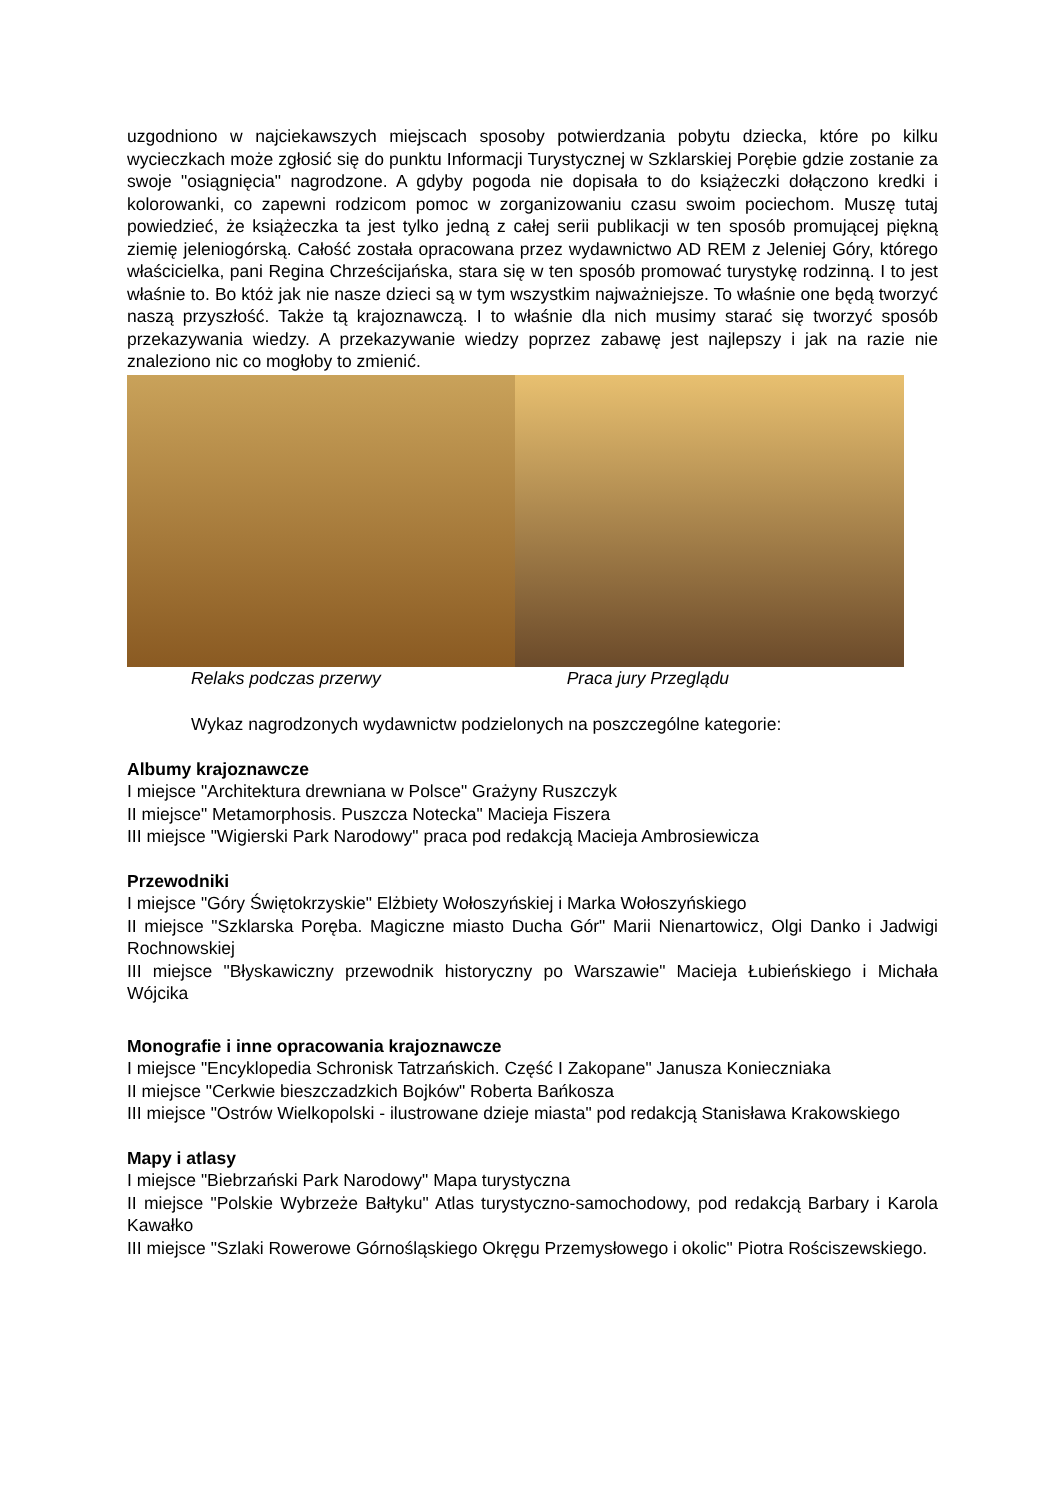uzgodniono w najciekawszych miejscach sposoby potwierdzania pobytu dziecka, które po kilku wycieczkach może zgłosić się do punktu Informacji Turystycznej w Szklarskiej Porębie gdzie zostanie za swoje "osiągnięcia" nagrodzone. A gdyby pogoda nie dopisała to do książeczki dołączono kredki i kolorowanki, co zapewni rodzicom pomoc w zorganizowaniu czasu swoim pociechom. Muszę tutaj powiedzieć, że książeczka ta jest tylko jedną z całej serii publikacji w ten sposób promującej piękną ziemię jeleniogórską. Całość została opracowana przez wydawnictwo AD REM z Jeleniej Góry, którego właścicielka, pani Regina Chrześcijańska, stara się w ten sposób promować turystykę rodzinną. I to jest właśnie to. Bo któż jak nie nasze dzieci są w tym wszystkim najważniejsze. To właśnie one będą tworzyć naszą przyszłość. Także tą krajoznawczą. I to właśnie dla nich musimy starać się tworzyć sposób przekazywania wiedzy. A przekazywanie wiedzy poprzez zabawę jest najlepszy i jak na razie nie znaleziono nic co mogłoby to zmienić.
Relaks podczas przerwy Praca jury Przeglądu
Wykaz nagrodzonych wydawnictw podzielonych na poszczególne kategorie:
Albumy krajoznawcze
I miejsce "Architektura drewniana w Polsce" Grażyny Ruszczyk
II miejsce" Metamorphosis. Puszcza Notecka" Macieja Fiszera
III miejsce "Wigierski Park Narodowy" praca pod redakcją Macieja Ambrosiewicza
Przewodniki
I miejsce "Góry Świętokrzyskie" Elżbiety Wołoszyńskiej i Marka Wołoszyńskiego
II miejsce "Szklarska Poręba. Magiczne miasto Ducha Gór" Marii Nienartowicz, Olgi Danko i Jadwigi Rochnowskiej
III miejsce "Błyskawiczny przewodnik historyczny po Warszawie" Macieja Łubieńskiego i Michała Wójcika
Monografie i inne opracowania krajoznawcze
I miejsce "Encyklopedia Schronisk Tatrzańskich. Część I Zakopane" Janusza Konieczniaka
II miejsce "Cerkwie bieszczadzkich Bojków" Roberta Bańkosza
III miejsce "Ostrów Wielkopolski - ilustrowane dzieje miasta" pod redakcją Stanisława Krakowskiego
Mapy i atlasy
I miejsce "Biebrzański Park Narodowy" Mapa turystyczna
II miejsce "Polskie Wybrzeże Bałtyku" Atlas turystyczno-samochodowy, pod redakcją Barbary i Karola Kawałko
III miejsce "Szlaki Rowerowe Górnośląskiego Okręgu Przemysłowego i okolic" Piotra Rościszewskiego.